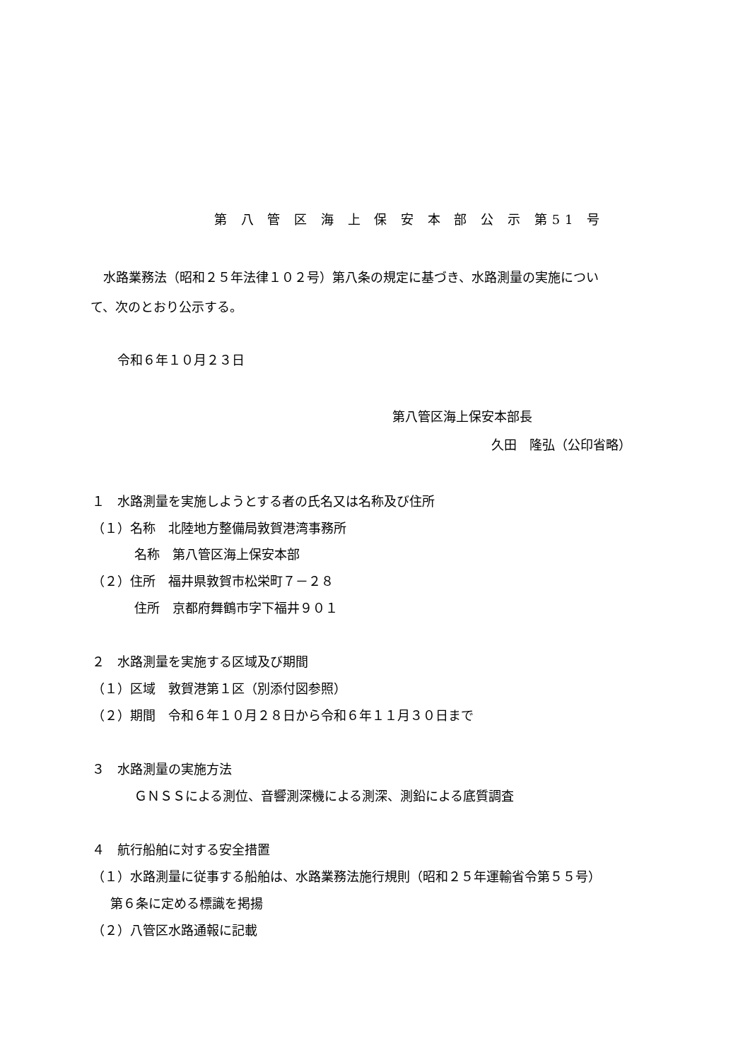第 八 管 区 海 上 保 安 本 部 公 示 第51 号
水路業務法（昭和２５年法律１０２号）第八条の規定に基づき、水路測量の実施につい
て、次のとおり公示する。
令和６年１０月２３日
第八管区海上保安本部長
久田　隆弘（公印省略）
１　水路測量を実施しようとする者の氏名又は名称及び住所
（１）名称　北陸地方整備局敦賀港湾事務所
名称　第八管区海上保安本部
（２）住所　福井県敦賀市松栄町７－２８
住所　京都府舞鶴市字下福井９０１
２　水路測量を実施する区域及び期間
（１）区域　敦賀港第１区（別添付図参照）
（２）期間　令和６年１０月２８日から令和６年１１月３０日まで
３　水路測量の実施方法
ＧＮＳＳによる測位、音響測深機による測深、測鉛による底質調査
４　航行船舶に対する安全措置
（１）水路測量に従事する船舶は、水路業務法施行規則（昭和２５年運輸省令第５５号）
第６条に定める標識を掲揚
（２）八管区水路通報に記載